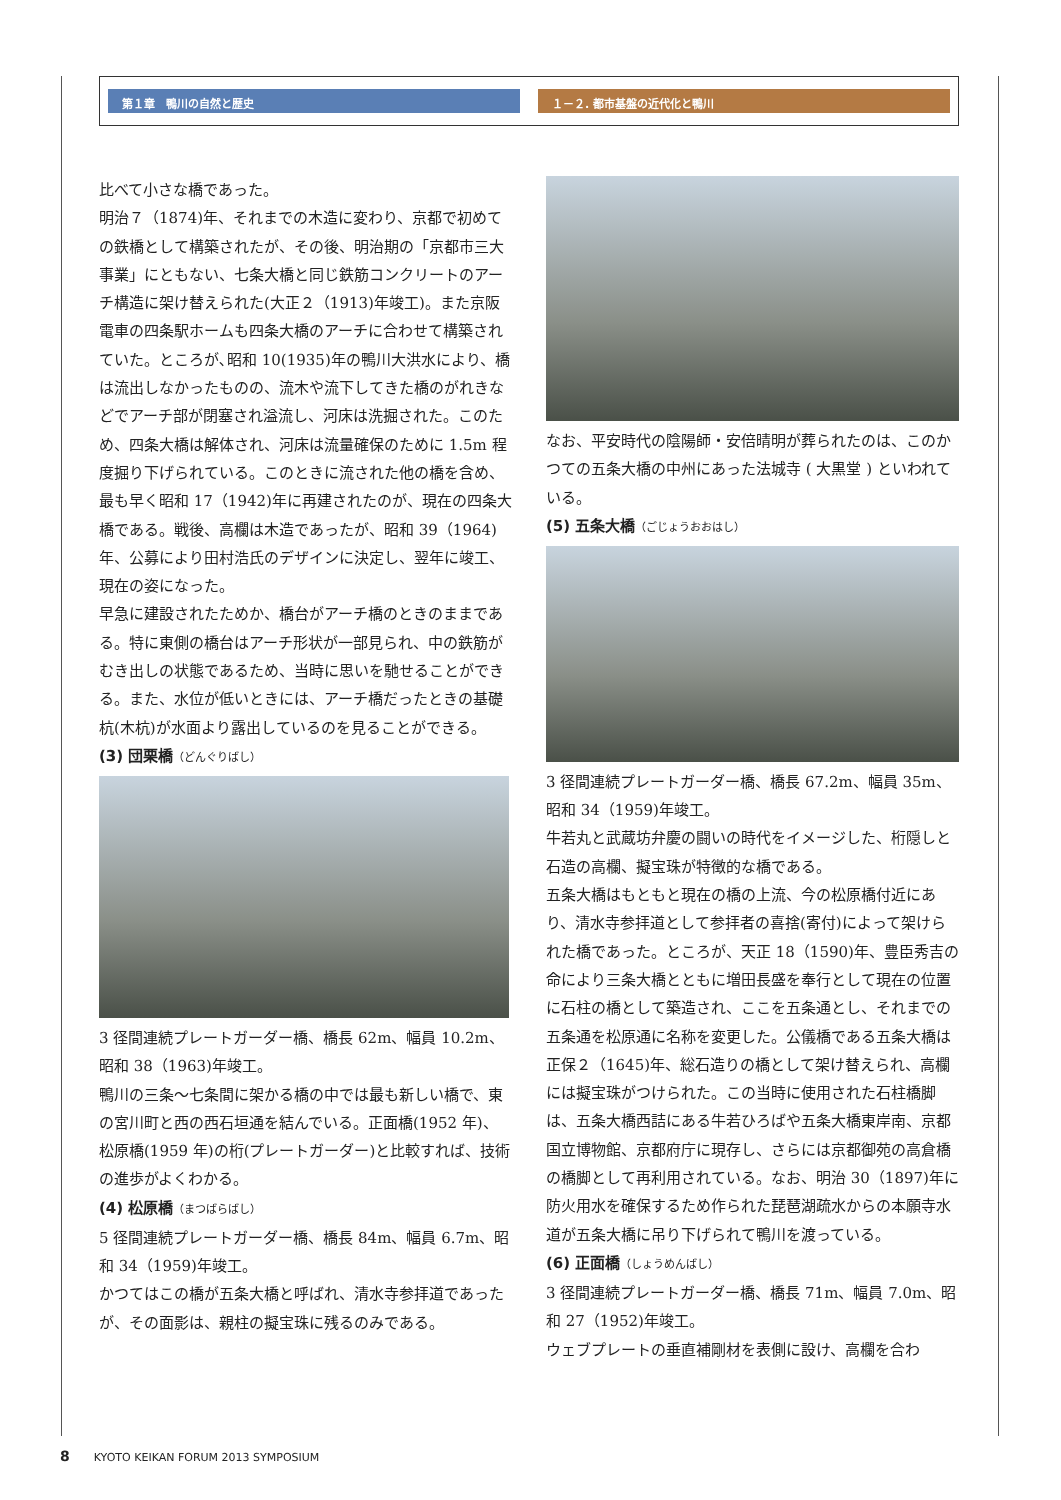第１章　鴨川の自然と歴史 １－２. 都市基盤の近代化と鴨川
比べて小さな橋であった。
明治７（1874)年、それまでの木造に変わり、京都で初めての鉄橋として構築されたが、その後、明治期の「京都市三大事業」にともない、七条大橋と同じ鉄筋コンクリートのアーチ構造に架け替えられた(大正２（1913)年竣工)。また京阪電車の四条駅ホームも四条大橋のアーチに合わせて構築されていた。ところが､昭和 10(1935)年の鴨川大洪水により、橋は流出しなかったものの、流木や流下してきた橋のがれきなどでアーチ部が閉塞され溢流し、河床は洗掘された。このため、四条大橋は解体され、河床は流量確保のために 1.5m 程度掘り下げられている。このときに流された他の橋を含め、最も早く昭和 17（1942)年に再建されたのが、現在の四条大橋である。戦後、高欄は木造であったが、昭和 39（1964)年、公募により田村浩氏のデザインに決定し、翌年に竣工、現在の姿になった。
早急に建設されたためか、橋台がアーチ橋のときのままである。特に東側の橋台はアーチ形状が一部見られ、中の鉄筋がむき出しの状態であるため、当時に思いを馳せることができる。また、水位が低いときには、アーチ橋だったときの基礎杭(木杭)が水面より露出しているのを見ることができる。
(3) 団栗橋（どんぐりばし）
3 径間連続プレートガーダー橋、橋長 62m、幅員 10.2m、昭和 38（1963)年竣工。
鴨川の三条～七条間に架かる橋の中では最も新しい橋で、東の宮川町と西の西石垣通を結んでいる。正面橋(1952 年)、松原橋(1959 年)の桁(プレートガーダー)と比較すれば、技術の進歩がよくわかる。
(4) 松原橋（まつばらばし）
5 径間連続プレートガーダー橋、橋長 84m、幅員 6.7m、昭和 34（1959)年竣工。
かつてはこの橋が五条大橋と呼ばれ、清水寺参拝道であったが、その面影は、親柱の擬宝珠に残るのみである。
なお、平安時代の陰陽師・安倍晴明が葬られたのは、このかつての五条大橋の中州にあった法城寺 ( 大黒堂 ) といわれている。
(5) 五条大橋（ごじょうおおはし）
3 径間連続プレートガーダー橋、橋長 67.2m、幅員 35m、昭和 34（1959)年竣工。
牛若丸と武蔵坊弁慶の闘いの時代をイメージした、桁隠しと石造の高欄、擬宝珠が特徴的な橋である。
五条大橋はもともと現在の橋の上流、今の松原橋付近にあり、清水寺参拝道として参拝者の喜捨(寄付)によって架けられた橋であった。ところが、天正 18（1590)年、豊臣秀吉の命により三条大橋とともに増田長盛を奉行として現在の位置に石柱の橋として築造され、ここを五条通とし、それまでの五条通を松原通に名称を変更した。公儀橋である五条大橋は正保２（1645)年、総石造りの橋として架け替えられ、高欄には擬宝珠がつけられた。この当時に使用された石柱橋脚は、五条大橋西詰にある牛若ひろばや五条大橋東岸南、京都国立博物館、京都府庁に現存し、さらには京都御苑の高倉橋の橋脚として再利用されている。なお、明治 30（1897)年に防火用水を確保するため作られた琵琶湖疏水からの本願寺水道が五条大橋に吊り下げられて鴨川を渡っている。
(6) 正面橋（しょうめんばし）
3 径間連続プレートガーダー橋、橋長 71m、幅員 7.0m、昭和 27（1952)年竣工。
ウェブプレートの垂直補剛材を表側に設け、高欄を合わ
8 KYOTO KEIKAN FORUM 2013 SYMPOSIUM